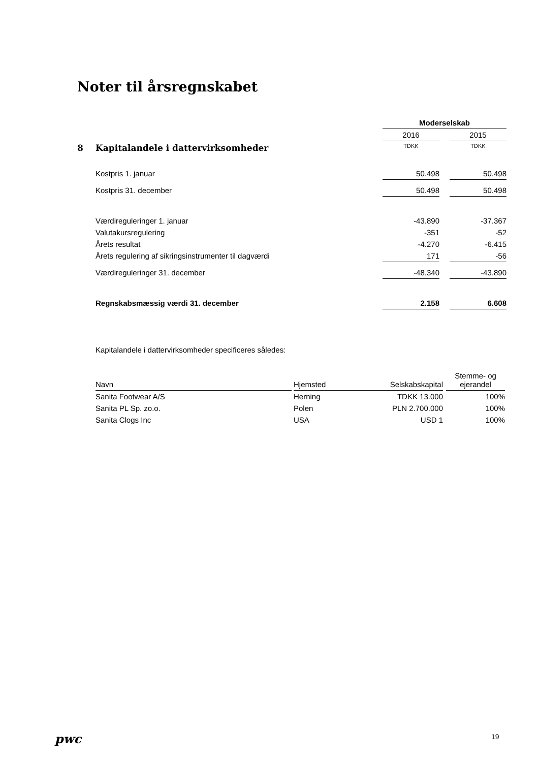Noter til årsregnskabet
| | | Moderselskab | | |
| | | 2016 | | 2015 |
| 8 | Kapitalandele i dattervirksomheder | TDKK | | TDKK |
| | Kostpris 1. januar | 50.498 | | 50.498 |
| | Kostpris 31. december | 50.498 | | 50.498 |
| | Værdireguleringer 1. januar | -43.890 | | -37.367 |
| | Valutakursregulering | -351 | | -52 |
| | Årets resultat | -4.270 | | -6.415 |
| | Årets regulering af sikringsinstrumenter til dagværdi | 171 | | -56 |
| | Værdireguleringer 31. december | -48.340 | | -43.890 |
| | Regnskabsmæssig værdi 31. december | 2.158 | | 6.608 |
Kapitalandele i dattervirksomheder specificeres således:
| Navn | | Hjemsted | Selskabskapital | | Stemme- og ejerandel |
| --- | --- | --- | --- | --- | --- |
| Sanita Footwear A/S | | Herning | TDKK 13.000 | | 100% |
| Sanita PL Sp. zo.o. | | Polen | PLN 2.700.000 | | 100% |
| Sanita Clogs Inc | | USA | USD 1 | | 100% |
pwc 19